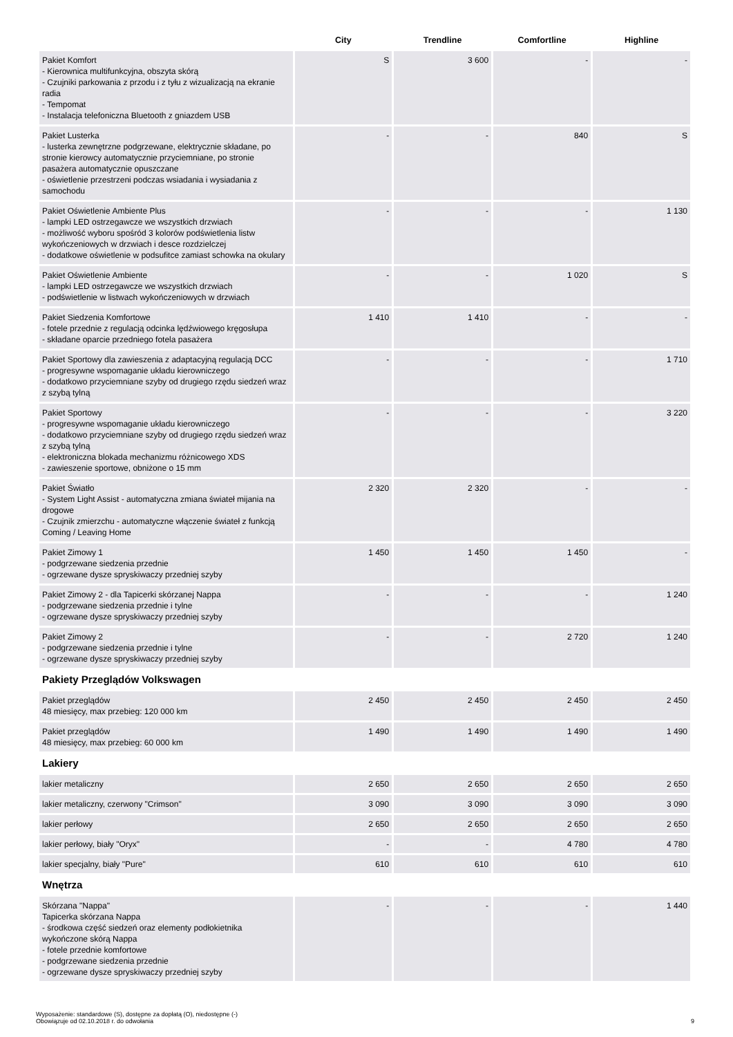| | City | Trendline | Comfortline | Highline |
| --- | --- | --- | --- | --- |
| Pakiet Komfort - Kierownica multifunkcyjna, obszyta skórą - Czujniki parkowania z przodu i z tyłu z wizualizacją na ekranie radia - Tempomat - Instalacja telefoniczna Bluetooth z gniazdem USB | S | 3 600 | - | - |
| Pakiet Lusterka - lusterka zewnętrzne podgrzewane, elektrycznie składane, po stronie kierowcy automatycznie przyciemniane, po stronie pasażera automatycznie opuszczane - oświetlenie przestrzeni podczas wsiadania i wysiadania z samochodu | - | - | 840 | S |
| Pakiet Oświetlenie Ambiente Plus - lampki LED ostrzegawcze we wszystkich drzwiach - możliwość wyboru spośród 3 kolorów podświetlenia listw wykończeniowych w drzwiach i desce rozdzielczej - dodatkowe oświetlenie w podsufitce zamiast schowka na okulary | - | - | - | 1 130 |
| Pakiet Oświetlenie Ambiente - lampki LED ostrzegawcze we wszystkich drzwiach - podświetlenie w listwach wykończeniowych w drzwiach | - | - | 1 020 | S |
| Pakiet Siedzenia Komfortowe - fotele przednie z regulacją odcinka lędźwiowego kręgosłupa - składane oparcie przedniego fotela pasażera | 1 410 | 1 410 | - | - |
| Pakiet Sportowy dla zawieszenia z adaptacyjną regulacją DCC - progresywne wspomaganie układu kierowniczego - dodatkowo przyciemniane szyby od drugiego rzędu siedzeń wraz z szybą tylną | - | - | - | 1 710 |
| Pakiet Sportowy - progresywne wspomaganie układu kierowniczego - dodatkowo przyciemniane szyby od drugiego rzędu siedzeń wraz z szybą tylną - elektroniczna blokada mechanizmu różnicowego XDS - zawieszenie sportowe, obniżone o 15 mm | - | - | - | 3 220 |
| Pakiet Światło - System Light Assist - automatyczna zmiana świateł mijania na drogowe - Czujnik zmierzchu - automatyczne włączenie świateł z funkcją Coming / Leaving Home | 2 320 | 2 320 | - | - |
| Pakiet Zimowy 1 - podgrzewane siedzenia przednie - ogrzewane dysze spryskiwaczy przedniej szyby | 1 450 | 1 450 | 1 450 | - |
| Pakiet Zimowy 2 - dla Tapicerki skórzanej Nappa - podgrzewane siedzenia przednie i tylne - ogrzewane dysze spryskiwaczy przedniej szyby | - | - | - | 1 240 |
| Pakiet Zimowy 2 - podgrzewane siedzenia przednie i tylne - ogrzewane dysze spryskiwaczy przedniej szyby | - | - | 2 720 | 1 240 |
| Pakiety Przeglądów Volkswagen | | | | |
| Pakiet przeglądów 48 miesięcy, max przebieg: 120 000 km | 2 450 | 2 450 | 2 450 | 2 450 |
| Pakiet przeglądów 48 miesięcy, max przebieg: 60 000 km | 1 490 | 1 490 | 1 490 | 1 490 |
| Lakiery | | | | |
| lakier metaliczny | 2 650 | 2 650 | 2 650 | 2 650 |
| lakier metaliczny, czerwony "Crimson" | 3 090 | 3 090 | 3 090 | 3 090 |
| lakier perłowy | 2 650 | 2 650 | 2 650 | 2 650 |
| lakier perłowy, biały "Oryx" | - | - | 4 780 | 4 780 |
| lakier specjalny, biały "Pure" | 610 | 610 | 610 | 610 |
| Wnętrza | | | | |
| Skórzana "Nappa" Tapicerka skórzana Nappa - środkowa część siedzeń oraz elementy podłokietnika wykończone skórą Nappa - fotele przednie komfortowe - podgrzewane siedzenia przednie - ogrzewane dysze spryskiwaczy przedniej szyby | - | - | - | 1 440 |
Wyposażenie: standardowe (S), dostępne za dopłatą (O), niedostępne (-)
Obowiązuje od 02.10.2018 r. do odwołania
9